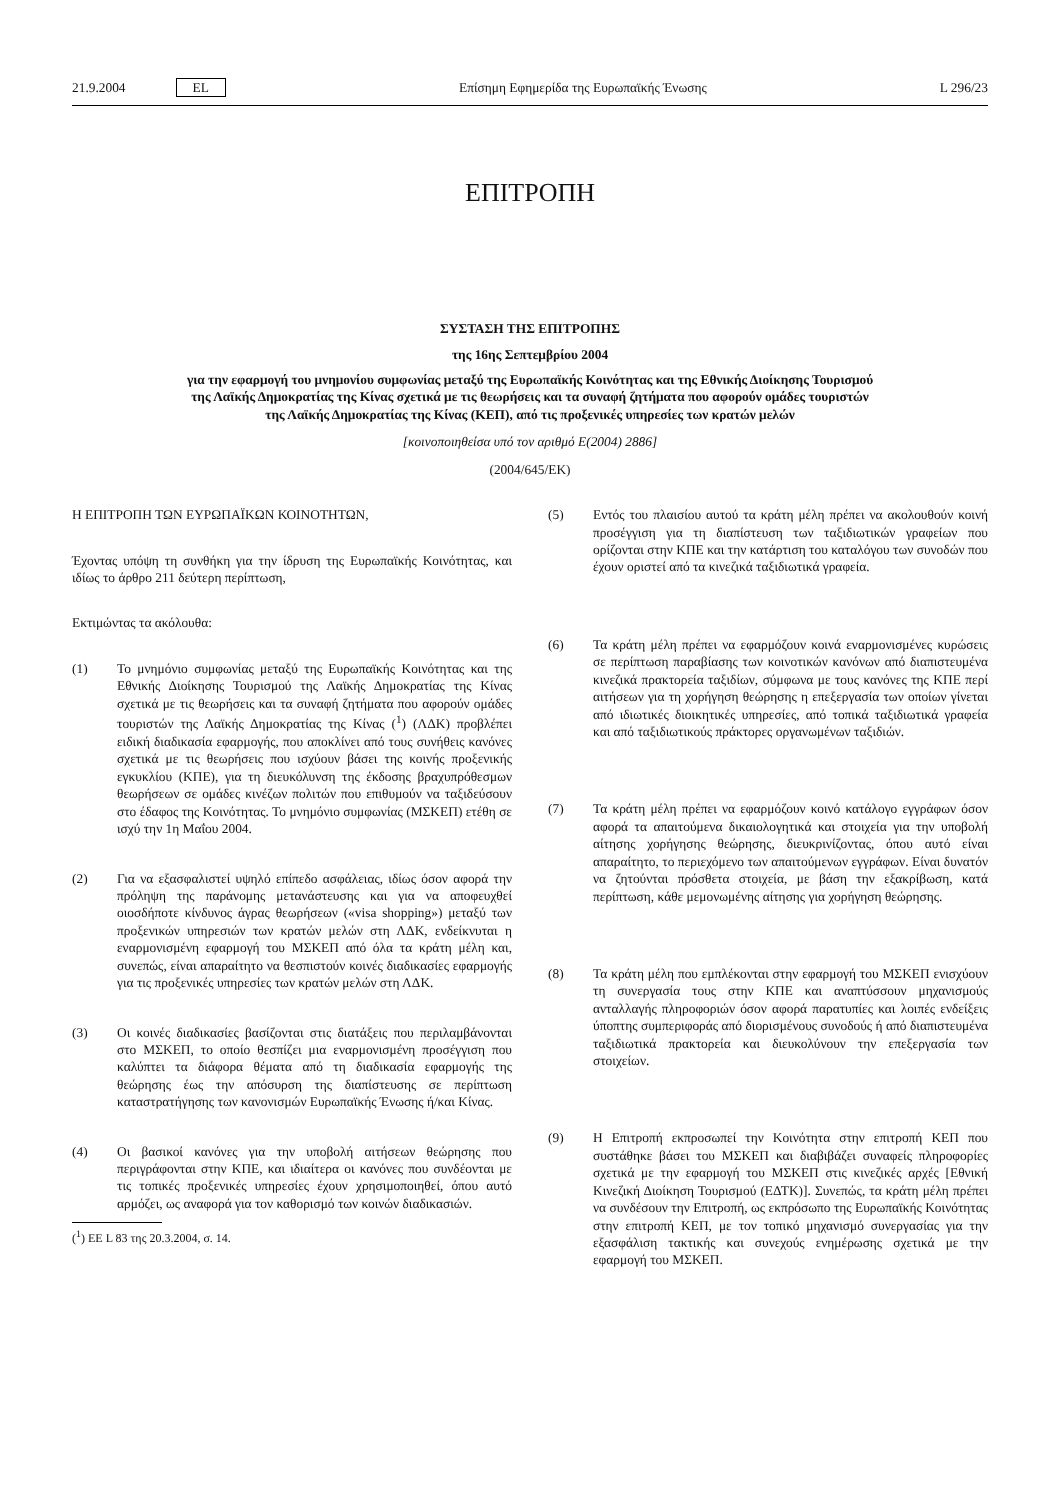21.9.2004 EL
Επίσημη Εφημερίδα της Ευρωπαϊκής Ένωσης L 296/23
ΕΠΙΤΡΟΠΗ
ΣΥΣΤΑΣΗ ΤΗΣ ΕΠΙΤΡΟΠΗΣ
της 16ης Σεπτεμβρίου 2004
για την εφαρμογή του μνημονίου συμφωνίας μεταξύ της Ευρωπαϊκής Κοινότητας και της Εθνικής Διοίκησης Τουρισμού της Λαϊκής Δημοκρατίας της Κίνας σχετικά με τις θεωρήσεις και τα συναφή ζητήματα που αφορούν ομάδες τουριστών της Λαϊκής Δημοκρατίας της Κίνας (ΚΕΠ), από τις προξενικές υπηρεσίες των κρατών μελών
[κοινοποιηθείσα υπό τον αριθμό Ε(2004) 2886]
(2004/645/ΕΚ)
Η ΕΠΙΤΡΟΠΗ ΤΩΝ ΕΥΡΩΠΑΪΚΩΝ ΚΟΙΝΟΤΗΤΩΝ,
Έχοντας υπόψη τη συνθήκη για την ίδρυση της Ευρωπαϊκής Κοινότητας, και ιδίως το άρθρο 211 δεύτερη περίπτωση,
Εκτιμώντας τα ακόλουθα:
(1) Το μνημόνιο συμφωνίας μεταξύ της Ευρωπαϊκής Κοινότητας και της Εθνικής Διοίκησης Τουρισμού της Λαϊκής Δημοκρατίας της Κίνας σχετικά με τις θεωρήσεις και τα συναφή ζητήματα που αφορούν ομάδες τουριστών της Λαϊκής Δημοκρατίας της Κίνας (<sup>1</sup>) (ΛΔΚ) προβλέπει ειδική διαδικασία εφαρμογής, που αποκλίνει από τους συνήθεις κανόνες σχετικά με τις θεωρήσεις που ισχύουν βάσει της κοινής προξενικής εγκυκλίου (ΚΠΕ), για τη διευκόλυνση της έκδοσης βραχυπρόθεσμων θεωρήσεων σε ομάδες κινέζων πολιτών που επιθυμούν να ταξιδεύσουν στο έδαφος της Κοινότητας. Το μνημόνιο συμφωνίας (ΜΣΚΕΠ) ετέθη σε ισχύ την 1η Μαΐου 2004.
(2) Για να εξασφαλιστεί υψηλό επίπεδο ασφάλειας, ιδίως όσον αφορά την πρόληψη της παράνομης μετανάστευσης και για να αποφευχθεί οιοσδήποτε κίνδυνος άγρας θεωρήσεων («visa shopping») μεταξύ των προξενικών υπηρεσιών των κρατών μελών στη ΛΔΚ, ενδείκνυται η εναρμονισμένη εφαρμογή του ΜΣΚΕΠ από όλα τα κράτη μέλη και, συνεπώς, είναι απαραίτητο να θεσπιστούν κοινές διαδικασίες εφαρμογής για τις προξενικές υπηρεσίες των κρατών μελών στη ΛΔΚ.
(3) Οι κοινές διαδικασίες βασίζονται στις διατάξεις που περιλαμβάνονται στο ΜΣΚΕΠ, το οποίο θεσπίζει μια εναρμονισμένη προσέγγιση που καλύπτει τα διάφορα θέματα από τη διαδικασία εφαρμογής της θεώρησης έως την απόσυρση της διαπίστευσης σε περίπτωση καταστρατήγησης των κανονισμών Ευρωπαϊκής Ένωσης ή/και Κίνας.
(4) Οι βασικοί κανόνες για την υποβολή αιτήσεων θεώρησης που περιγράφονται στην ΚΠΕ, και ιδιαίτερα οι κανόνες που συνδέονται με τις τοπικές προξενικές υπηρεσίες έχουν χρησιμοποιηθεί, όπου αυτό αρμόζει, ως αναφορά για τον καθορισμό των κοινών διαδικασιών.
(<sup>1</sup>) ΕΕ L 83 της 20.3.2004, σ. 14.
(5) Εντός του πλαισίου αυτού τα κράτη μέλη πρέπει να ακολουθούν κοινή προσέγγιση για τη διαπίστευση των ταξιδιωτικών γραφείων που ορίζονται στην ΚΠΕ και την κατάρτιση του καταλόγου των συνοδών που έχουν οριστεί από τα κινεζικά ταξιδιωτικά γραφεία.
(6) Τα κράτη μέλη πρέπει να εφαρμόζουν κοινά εναρμονισμένες κυρώσεις σε περίπτωση παραβίασης των κοινοτικών κανόνων από διαπιστευμένα κινεζικά πρακτορεία ταξιδίων, σύμφωνα με τους κανόνες της ΚΠΕ περί αιτήσεων για τη χορήγηση θεώρησης η επεξεργασία των οποίων γίνεται από ιδιωτικές διοικητικές υπηρεσίες, από τοπικά ταξιδιωτικά γραφεία και από ταξιδιωτικούς πράκτορες οργανωμένων ταξιδιών.
(7) Τα κράτη μέλη πρέπει να εφαρμόζουν κοινό κατάλογο εγγράφων όσον αφορά τα απαιτούμενα δικαιολογητικά και στοιχεία για την υποβολή αίτησης χορήγησης θεώρησης, διευκρινίζοντας, όπου αυτό είναι απαραίτητο, το περιεχόμενο των απαιτούμενων εγγράφων. Είναι δυνατόν να ζητούνται πρόσθετα στοιχεία, με βάση την εξακρίβωση, κατά περίπτωση, κάθε μεμονωμένης αίτησης για χορήγηση θεώρησης.
(8) Τα κράτη μέλη που εμπλέκονται στην εφαρμογή του ΜΣΚΕΠ ενισχύουν τη συνεργασία τους στην ΚΠΕ και αναπτύσσουν μηχανισμούς ανταλλαγής πληροφοριών όσον αφορά παρατυπίες και λοιπές ενδείξεις ύποπτης συμπεριφοράς από διορισμένους συνοδούς ή από διαπιστευμένα ταξιδιωτικά πρακτορεία και διευκολύνουν την επεξεργασία των στοιχείων.
(9) Η Επιτροπή εκπροσωπεί την Κοινότητα στην επιτροπή ΚΕΠ που συστάθηκε βάσει του ΜΣΚΕΠ και διαβιβάζει συναφείς πληροφορίες σχετικά με την εφαρμογή του ΜΣΚΕΠ στις κινεζικές αρχές [Εθνική Κινεζική Διοίκηση Τουρισμού (ΕΔΤΚ)]. Συνεπώς, τα κράτη μέλη πρέπει να συνδέσουν την Επιτροπή, ως εκπρόσωπο της Ευρωπαϊκής Κοινότητας στην επιτροπή ΚΕΠ, με τον τοπικό μηχανισμό συνεργασίας για την εξασφάλιση τακτικής και συνεχούς ενημέρωσης σχετικά με την εφαρμογή του ΜΣΚΕΠ.